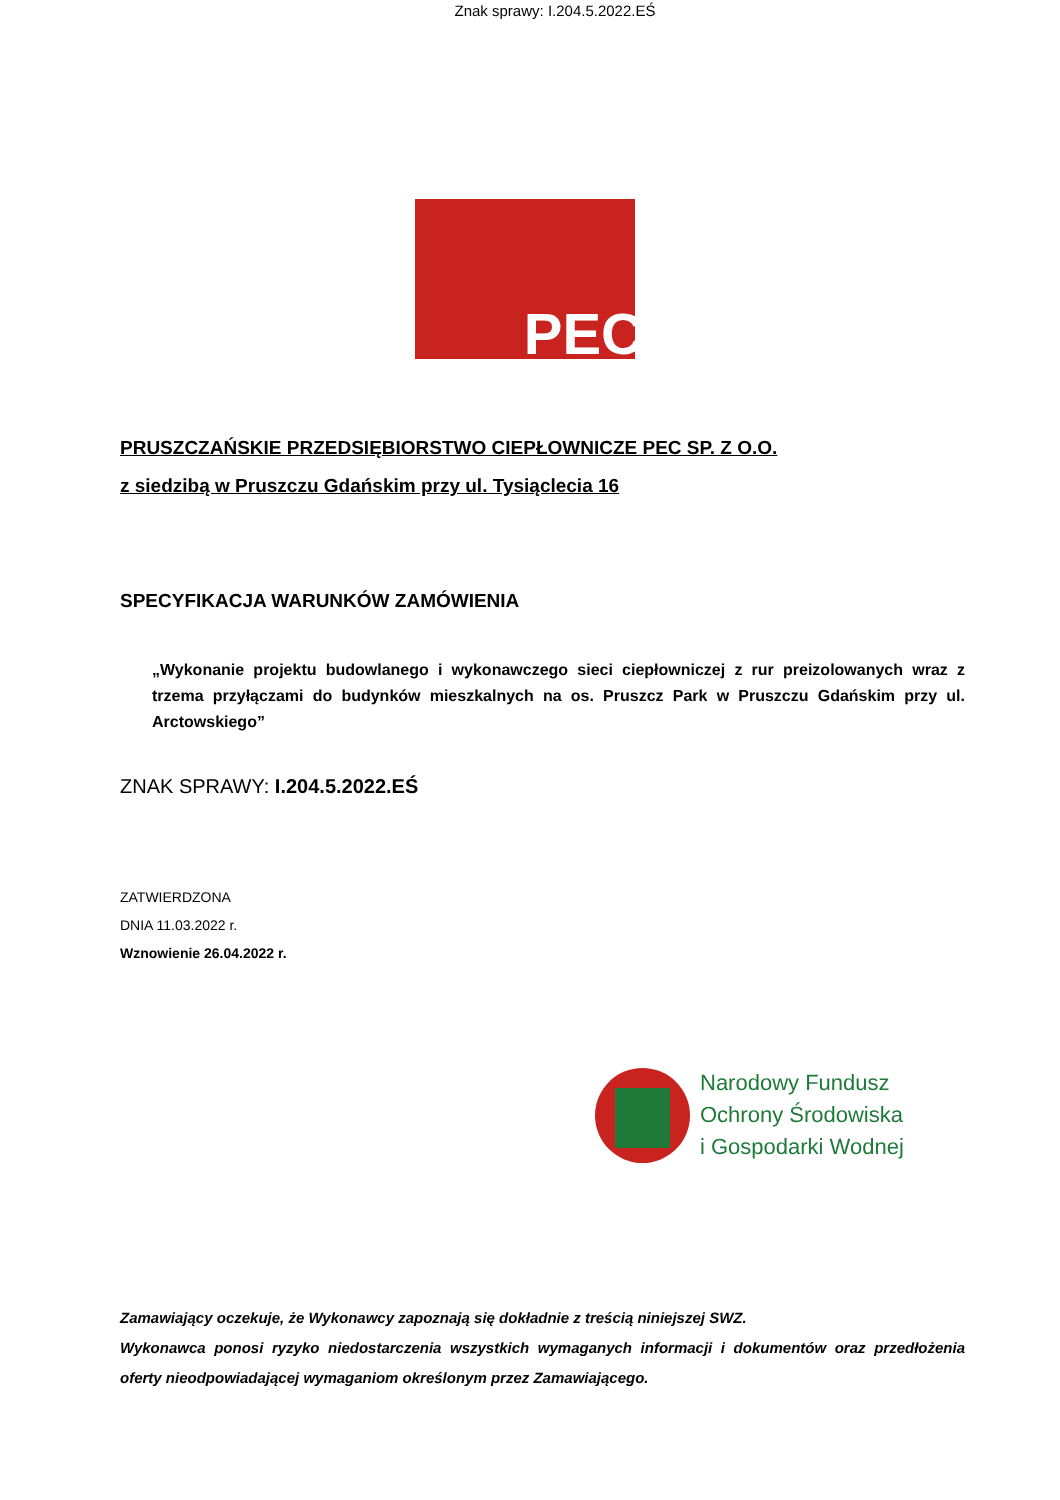Znak sprawy: I.204.5.2022.EŚ
PEC
PRUSZCZAŃSKIE PRZEDSIĘBIORSTWO CIEPŁOWNICZE PEC SP. Z O.O.
z siedzibą w Pruszczu Gdańskim przy ul. Tysiąclecia 16
SPECYFIKACJA WARUNKÓW ZAMÓWIENIA
„Wykonanie projektu budowlanego i wykonawczego sieci ciepłowniczej z rur preizolowanych wraz z trzema przyłączami do budynków mieszkalnych na os. Pruszcz Park w Pruszczu Gdańskim przy ul. Arctowskiego”
ZNAK SPRAWY: I.204.5.2022.EŚ
ZATWIERDZONA
DNIA 11.03.2022 r.
Wznowienie 26.04.2022 r.
Narodowy Fundusz
Ochrony Środowiska
i Gospodarki Wodnej
Zamawiający oczekuje, że Wykonawcy zapoznają się dokładnie z treścią niniejszej SWZ.
Wykonawca ponosi ryzyko niedostarczenia wszystkich wymaganych informacji i dokumentów oraz przedłożenia oferty nieodpowiadającej wymaganiom określonym przez Zamawiającego.